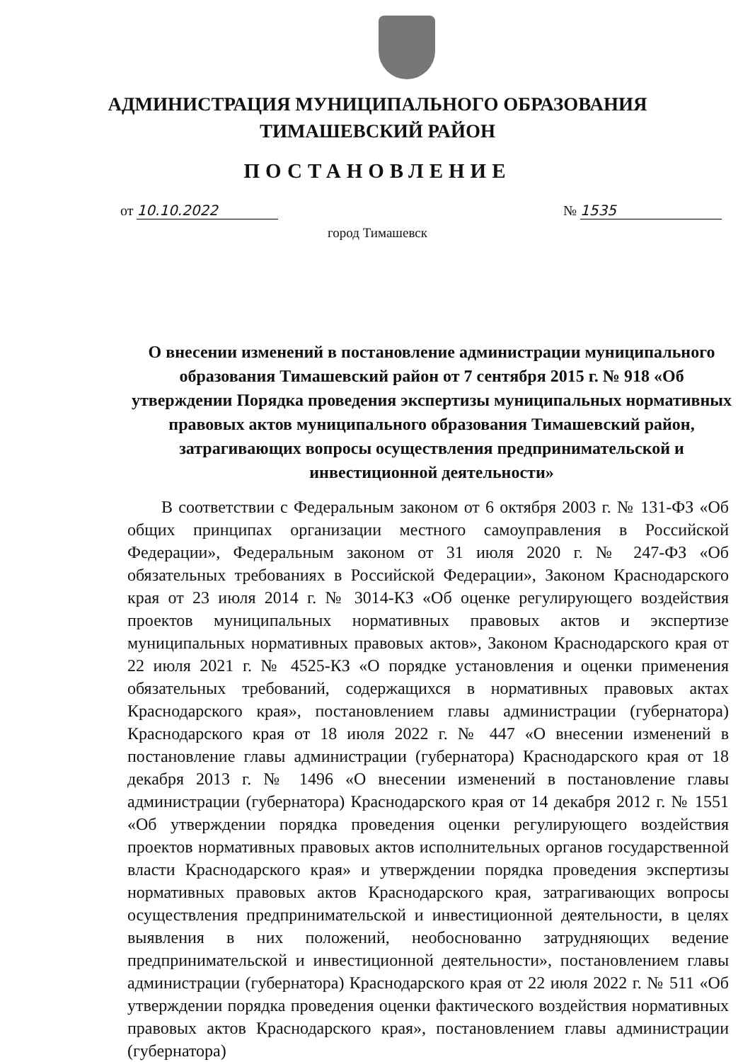АДМИНИСТРАЦИЯ МУНИЦИПАЛЬНОГО ОБРАЗОВАНИЯ
ТИМАШЕВСКИЙ РАЙОН
ПОСТАНОВЛЕНИЕ
от 10.10.2022 № 1535
город Тимашевск
О внесении изменений в постановление администрации муниципального образования Тимашевский район от 7 сентября 2015 г. № 918 «Об утверждении Порядка проведения экспертизы муниципальных нормативных правовых актов муниципального образования Тимашевский район, затрагивающих вопросы осуществления предпринимательской и инвестиционной деятельности»
В соответствии с Федеральным законом от 6 октября 2003 г. № 131-ФЗ «Об общих принципах организации местного самоуправления в Российской Федерации», Федеральным законом от 31 июля 2020 г. № 247-ФЗ «Об обязательных требованиях в Российской Федерации», Законом Краснодарского края от 23 июля 2014 г. № 3014-КЗ «Об оценке регулирующего воздействия проектов муниципальных нормативных правовых актов и экспертизе муниципальных нормативных правовых актов», Законом Краснодарского края от 22 июля 2021 г. № 4525-КЗ «О порядке установления и оценки применения обязательных требований, содержащихся в нормативных правовых актах Краснодарского края», постановлением главы администрации (губернатора) Краснодарского края от 18 июля 2022 г. № 447 «О внесении изменений в постановление главы администрации (губернатора) Краснодарского края от 18 декабря 2013 г. № 1496 «О внесении изменений в постановление главы администрации (губернатора) Краснодарского края от 14 декабря 2012 г. № 1551 «Об утверждении порядка проведения оценки регулирующего воздействия проектов нормативных правовых актов исполнительных органов государственной власти Краснодарского края» и утверждении порядка проведения экспертизы нормативных правовых актов Краснодарского края, затрагивающих вопросы осуществления предпринимательской и инвестиционной деятельности, в целях выявления в них положений, необоснованно затрудняющих ведение предпринимательской и инвестиционной деятельности», постановлением главы администрации (губернатора) Краснодарского края от 22 июля 2022 г. № 511 «Об утверждении порядка проведения оценки фактического воздействия нормативных правовых актов Краснодарского края», постановлением главы администрации (губернатора)